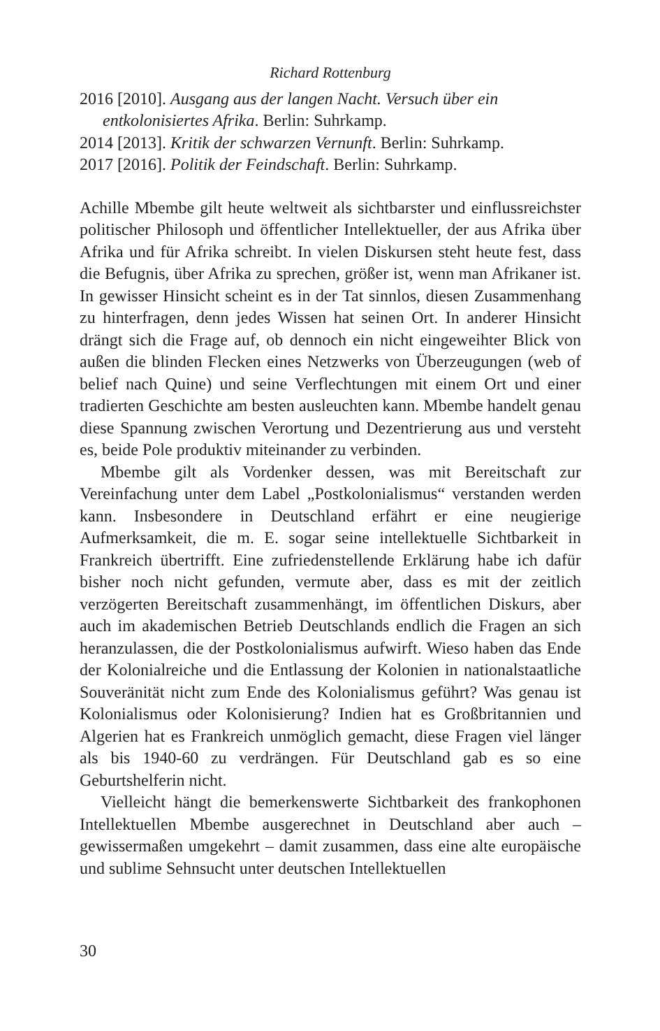Richard Rottenburg
2016 [2010]. Ausgang aus der langen Nacht. Versuch über ein entkolonisiertes Afrika. Berlin: Suhrkamp.
2014 [2013]. Kritik der schwarzen Vernunft. Berlin: Suhrkamp.
2017 [2016]. Politik der Feindschaft. Berlin: Suhrkamp.
Achille Mbembe gilt heute weltweit als sichtbarster und einflussreichster politischer Philosoph und öffentlicher Intellektueller, der aus Afrika über Afrika und für Afrika schreibt. In vielen Diskursen steht heute fest, dass die Befugnis, über Afrika zu sprechen, größer ist, wenn man Afrikaner ist. In gewisser Hinsicht scheint es in der Tat sinnlos, diesen Zusammenhang zu hinterfragen, denn jedes Wissen hat seinen Ort. In anderer Hinsicht drängt sich die Frage auf, ob dennoch ein nicht eingeweihter Blick von außen die blinden Flecken eines Netzwerks von Überzeugungen (web of belief nach Quine) und seine Verflechtungen mit einem Ort und einer tradierten Geschichte am besten ausleuchten kann. Mbembe handelt genau diese Spannung zwischen Verortung und Dezentrierung aus und versteht es, beide Pole produktiv miteinander zu verbinden.
Mbembe gilt als Vordenker dessen, was mit Bereitschaft zur Vereinfachung unter dem Label „Postkolonialismus“ verstanden werden kann. Insbesondere in Deutschland erfährt er eine neugierige Aufmerksamkeit, die m. E. sogar seine intellektuelle Sichtbarkeit in Frankreich übertrifft. Eine zufriedenstellende Erklärung habe ich dafür bisher noch nicht gefunden, vermute aber, dass es mit der zeitlich verzögerten Bereitschaft zusammenhängt, im öffentlichen Diskurs, aber auch im akademischen Betrieb Deutschlands endlich die Fragen an sich heranzulassen, die der Postkolonialismus aufwirft. Wieso haben das Ende der Kolonialreiche und die Entlassung der Kolonien in nationalstaatliche Souveränität nicht zum Ende des Kolonialismus geführt? Was genau ist Kolonialismus oder Kolonisierung? Indien hat es Großbritannien und Algerien hat es Frankreich unmöglich gemacht, diese Fragen viel länger als bis 1940-60 zu verdrängen. Für Deutschland gab es so eine Geburtshelferin nicht.
Vielleicht hängt die bemerkenswerte Sichtbarkeit des frankophonen Intellektuellen Mbembe ausgerechnet in Deutschland aber auch – gewissermaßen umgekehrt – damit zusammen, dass eine alte europäische und sublime Sehnsucht unter deutschen Intellektuellen
30